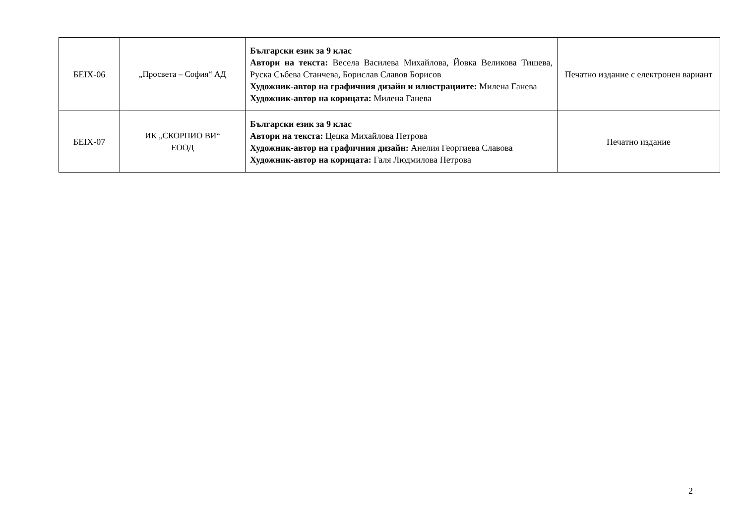| БЕIX-06 | „Просвета – София“ АД | Български език за 9 клас Автори на текста: Весела Василева Михайлова, Йовка Великова Тишева, Руска Събева Станчева, Борислав Славов Борисов Художник-автор на графичния дизайн и илюстрациите: Милена Ганева Художник-автор на корицата: Милена Ганева | Печатно издание с електронен вариант |
| БЕIX-07 | ИК „СКОРПИО ВИ“ ЕООД | Български език за 9 клас Автори на текста: Цецка Михайлова Петрова Художник-автор на графичния дизайн: Анелия Георгиева Славова Художник-автор на корицата: Галя Людмилова Петрова | Печатно издание |
2